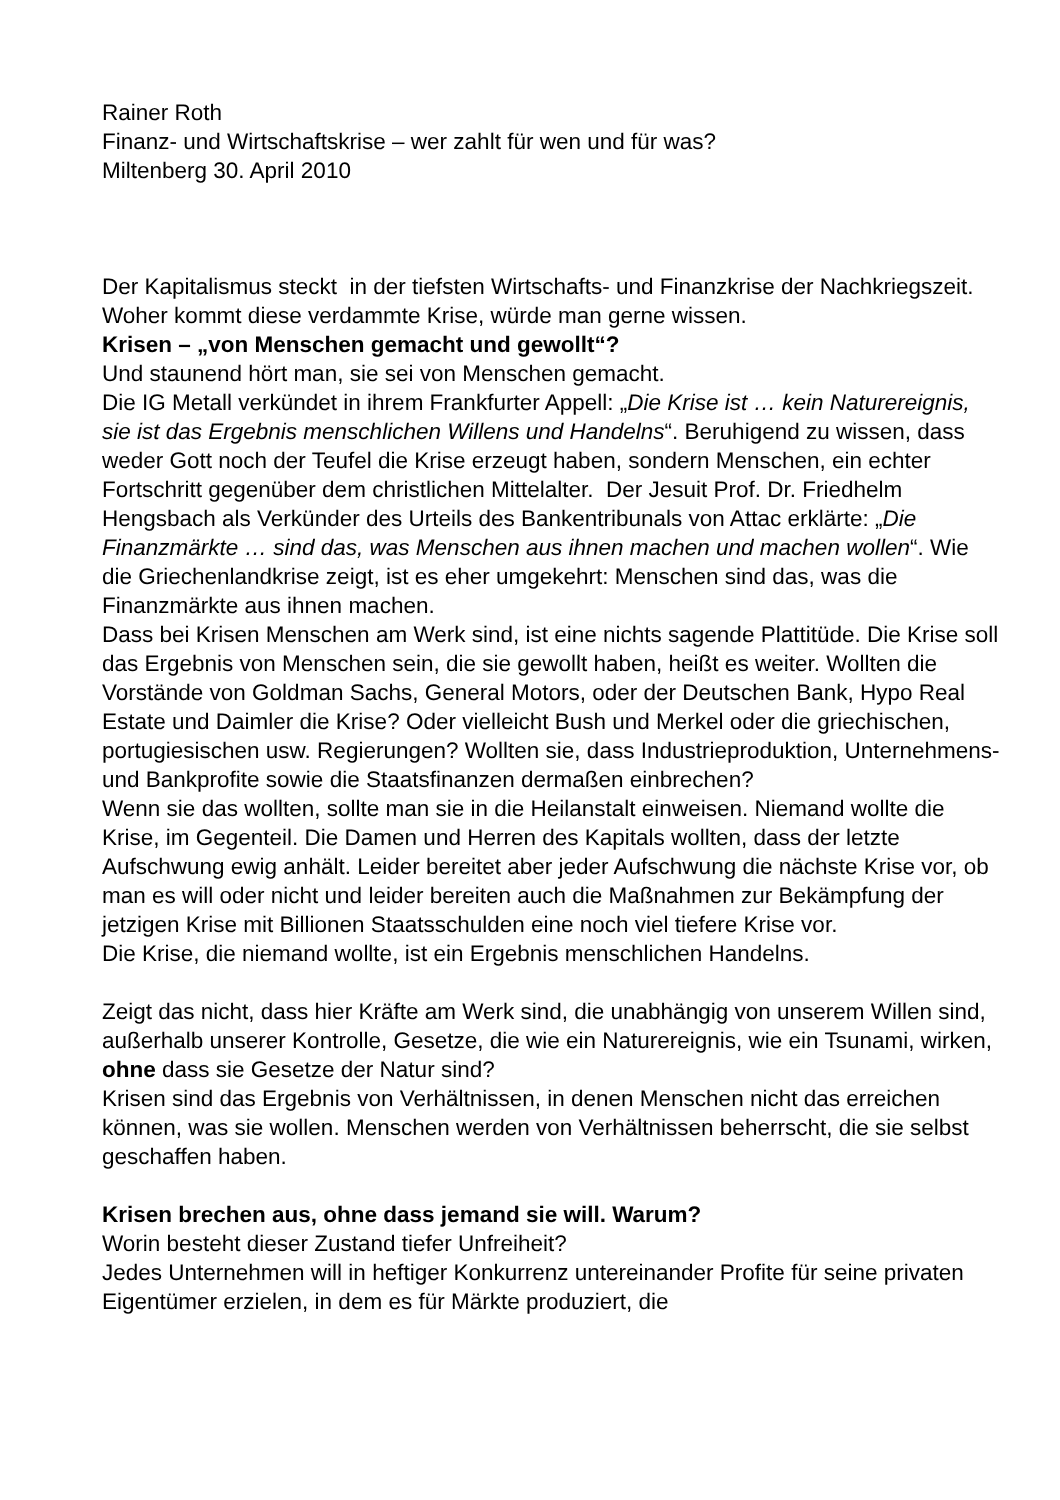Rainer Roth
Finanz- und Wirtschaftskrise – wer zahlt für wen und für was?
Miltenberg 30. April 2010
Der Kapitalismus steckt in der tiefsten Wirtschafts- und Finanzkrise der Nachkriegszeit. Woher kommt diese verdammte Krise, würde man gerne wissen.
Krisen – „von Menschen gemacht und gewollt“?
Und staunend hört man, sie sei von Menschen gemacht.
Die IG Metall verkündet in ihrem Frankfurter Appell: „Die Krise ist … kein Naturereignis, sie ist das Ergebnis menschlichen Willens und Handelns“. Beruhigend zu wissen, dass weder Gott noch der Teufel die Krise erzeugt haben, sondern Menschen, ein echter Fortschritt gegenüber dem christlichen Mittelalter. Der Jesuit Prof. Dr. Friedhelm Hengsbach als Verkünder des Urteils des Bankentribunals von Attac erklärte: „Die Finanzmärkte … sind das, was Menschen aus ihnen machen und machen wollen“. Wie die Griechenlandkrise zeigt, ist es eher umgekehrt: Menschen sind das, was die Finanzmärkte aus ihnen machen.
Dass bei Krisen Menschen am Werk sind, ist eine nichts sagende Plattitüde. Die Krise soll das Ergebnis von Menschen sein, die sie gewollt haben, heißt es weiter. Wollten die Vorstände von Goldman Sachs, General Motors, oder der Deutschen Bank, Hypo Real Estate und Daimler die Krise? Oder vielleicht Bush und Merkel oder die griechischen, portugiesischen usw. Regierungen? Wollten sie, dass Industrieproduktion, Unternehmens- und Bankprofite sowie die Staatsfinanzen dermaßen einbrechen?
Wenn sie das wollten, sollte man sie in die Heilanstalt einweisen. Niemand wollte die Krise, im Gegenteil. Die Damen und Herren des Kapitals wollten, dass der letzte Aufschwung ewig anhält. Leider bereitet aber jeder Aufschwung die nächste Krise vor, ob man es will oder nicht und leider bereiten auch die Maßnahmen zur Bekämpfung der jetzigen Krise mit Billionen Staatsschulden eine noch viel tiefere Krise vor.
Die Krise, die niemand wollte, ist ein Ergebnis menschlichen Handelns.
Zeigt das nicht, dass hier Kräfte am Werk sind, die unabhängig von unserem Willen sind, außerhalb unserer Kontrolle, Gesetze, die wie ein Naturereignis, wie ein Tsunami, wirken, ohne dass sie Gesetze der Natur sind?
Krisen sind das Ergebnis von Verhältnissen, in denen Menschen nicht das erreichen können, was sie wollen. Menschen werden von Verhältnissen beherrscht, die sie selbst geschaffen haben.
Krisen brechen aus, ohne dass jemand sie will. Warum?
Worin besteht dieser Zustand tiefer Unfreiheit?
Jedes Unternehmen will in heftiger Konkurrenz untereinander Profite für seine privaten Eigentümer erzielen, in dem es für Märkte produziert, die